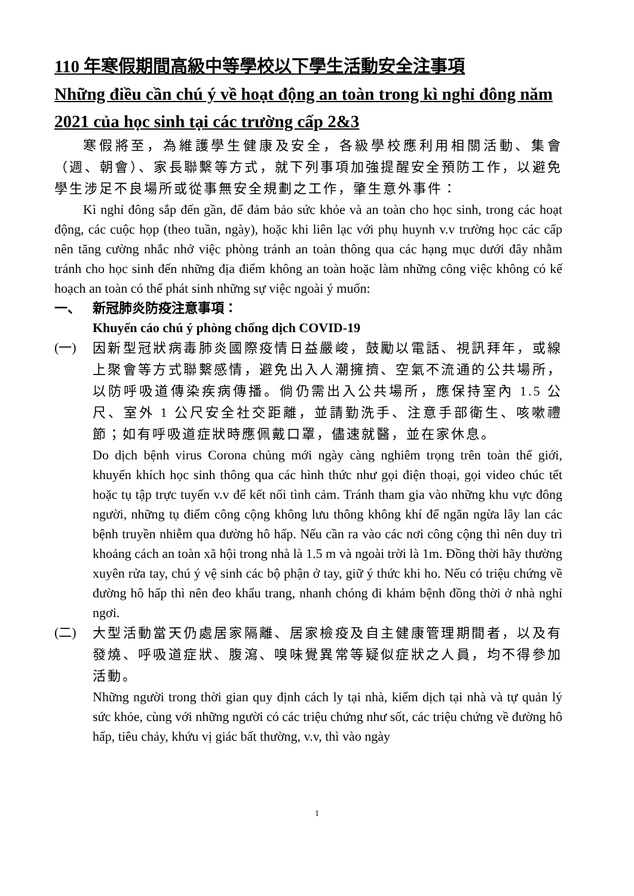110 年寒假期間高級中等學校以下學生活動安全注事項
Những điều cần chú ý về hoạt động an toàn trong kì nghỉ đông năm 2021 của học sinh tại các trường cấp 2&3
寒假將至，為維護學生健康及安全，各級學校應利用相關活動、集會（週、朝會）、家長聯繫等方式，就下列事項加強提醒安全預防工作，以避免學生涉足不良場所或從事無安全規劃之工作，肇生意外事件：
Kì nghỉ đông sắp đến gần, để đảm bảo sức khỏe và an toàn cho học sinh, trong các hoạt động, các cuộc họp (theo tuần, ngày), hoặc khi liên lạc với phụ huynh v.v trường học các cấp nên tăng cường nhắc nhở việc phòng tránh an toàn thông qua các hạng mục dưới đây nhằm tránh cho học sinh đến những địa điểm không an toàn hoặc làm những công việc không có kế hoạch an toàn có thể phát sinh những sự việc ngoài ý muốn:
一、 新冠肺炎防疫注意事項：
Khuyến cáo chú ý phòng chống dịch COVID-19
(一)
因新型冠狀病毒肺炎國際疫情日益嚴峻，鼓勵以電話、視訊拜年，或線上聚會等方式聯繫感情，避免出入人潮擁擠、空氣不流通的公共場所，以防呼吸道傳染疾病傳播。倘仍需出入公共場所，應保持室內 1.5 公尺、室外 1 公尺安全社交距離，並請勤洗手、注意手部衛生、咳嗽禮節；如有呼吸道症狀時應佩戴口罩，儘速就醫，並在家休息。
Do dịch bệnh virus Corona chủng mới ngày càng nghiêm trọng trên toàn thế giới, khuyến khích học sinh thông qua các hình thức như gọi điện thoại, gọi video chúc tết hoặc tụ tập trực tuyến v.v để kết nối tình cảm. Tránh tham gia vào những khu vực đông người, những tụ điểm công cộng không lưu thông không khí để ngăn ngừa lây lan các bệnh truyền nhiễm qua đường hô hấp. Nếu cần ra vào các nơi công cộng thì nên duy trì khoảng cách an toàn xã hội trong nhà là 1.5 m và ngoài trời là 1m. Đồng thời hãy thường xuyên rửa tay, chú ý vệ sinh các bộ phận ở tay, giữ ý thức khi ho. Nếu có triệu chứng về đường hô hấp thì nên đeo khẩu trang, nhanh chóng đi khám bệnh đồng thời ở nhà nghỉ ngơi.
(二)
大型活動當天仍處居家隔離、居家檢疫及自主健康管理期間者，以及有發燒、呼吸道症狀、腹瀉、嗅味覺異常等疑似症狀之人員，均不得參加活動。
Những người trong thời gian quy định cách ly tại nhà, kiểm dịch tại nhà và tự quản lý sức khỏe, cùng với những người có các triệu chứng như sốt, các triệu chứng về đường hô hấp, tiêu chảy, khứu vị giác bất thường, v.v, thì vào ngày
1